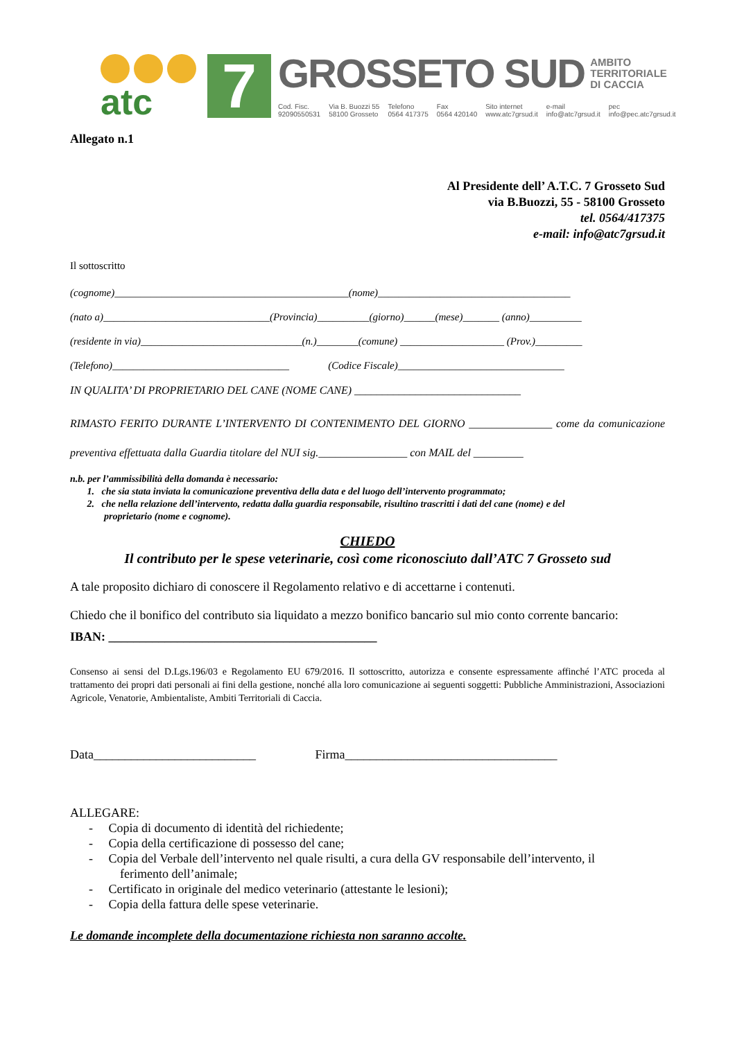atc
7
GROSSETO SUD AMBITO
TERRITORIALE
DI CACCIA
Cod. Fisc.
92090550531 Via B. Buozzi 55
58100 Grosseto Telefono
0564 417375 Fax
0564 420140 Sito internet
www.atc7grsud.it e-mail
info@atc7grsud.it pec
info@pec.atc7grsud.it
Allegato n.1
Al Presidente dell’ A.T.C. 7 Grosseto Sud
via B.Buozzi, 55 - 58100 Grosseto
tel. 0564/417375
e-mail: info@atc7grsud.it
Il sottoscritto
(cognome)_____________________________________________(nome)_____________________________________
(nato a)________________________________(Provincia)__________(giorno)______(mese)_______ (anno)__________
(residente in via)_______________________________(n.)________(comune) ____________________ (Prov.)_________
(Telefono)__________________________________ (Codice Fiscale)________________________________
IN QUALITA’ DI PROPRIETARIO DEL CANE (NOME CANE) ______________________________
RIMASTO FERITO DURANTE L’INTERVENTO DI CONTENIMENTO DEL GIORNO _______________ come da comunicazione preventiva effettuata dalla Guardia titolare del NUI sig.________________ con MAIL del _________
n.b. per l’ammissibilità della domanda è necessario:
1. che sia stata inviata la comunicazione preventiva della data e del luogo dell’intervento programmato;
2. che nella relazione dell’intervento, redatta dalla guardia responsabile, risultino trascritti i dati del cane (nome) e del
proprietario (nome e cognome).
CHIEDO
Il contributo per le spese veterinarie, così come riconosciuto dall’ATC 7 Grosseto sud
A tale proposito dichiaro di conoscere il Regolamento relativo e di accettarne i contenuti.
Chiedo che il bonifico del contributo sia liquidato a mezzo bonifico bancario sul mio conto corrente bancario:
IBAN: ___________________________________________
Consenso ai sensi del D.Lgs.196/03 e Regolamento EU 679/2016. Il sottoscritto, autorizza e consente espressamente affinché l’ATC proceda al trattamento dei propri dati personali ai fini della gestione, nonché alla loro comunicazione ai seguenti soggetti: Pubbliche Amministrazioni, Associazioni Agricole, Venatorie, Ambientaliste, Ambiti Territoriali di Caccia.
Data__________________________ Firma__________________________________
ALLEGARE:
- Copia di documento di identità del richiedente;
- Copia della certificazione di possesso del cane;
- Copia del Verbale dell’intervento nel quale risulti, a cura della GV responsabile dell’intervento, il
ferimento dell’animale;
- Certificato in originale del medico veterinario (attestante le lesioni);
- Copia della fattura delle spese veterinarie.
Le domande incomplete della documentazione richiesta non saranno accolte.